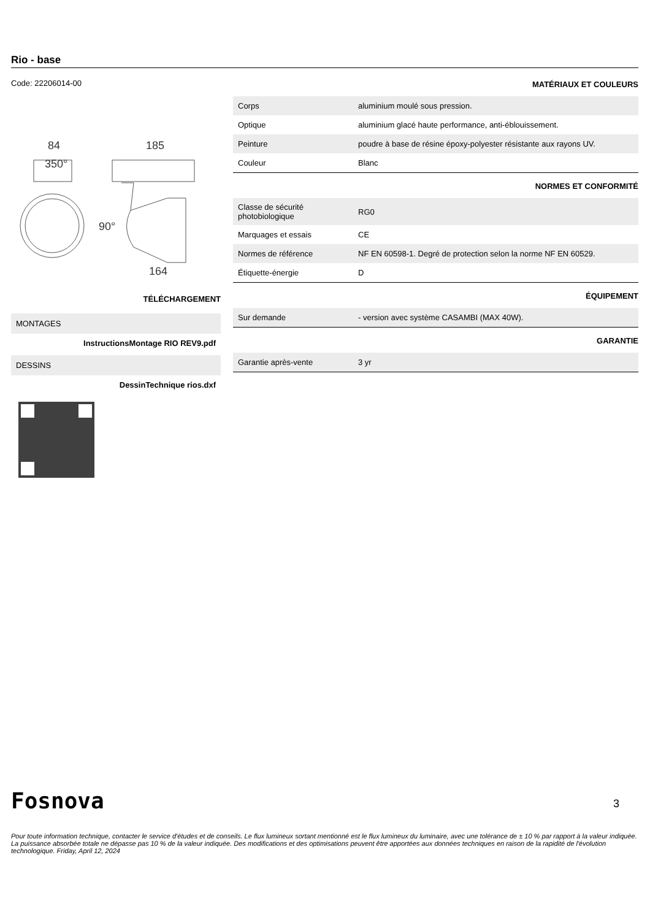Rio - base
Code: 22206014-00
84
185
350°
90°
164
TÉLÉCHARGEMENT
MONTAGES
InstructionsMontage RIO REV9.pdf
DESSINS
DessinTechnique rios.dxf
MATÉRIAUX ET COULEURS
| Corps | aluminium moulé sous pression. |
| Optique | aluminium glacé haute performance, anti-éblouissement. |
| Peinture | poudre à base de résine époxy-polyester résistante aux rayons UV. |
| Couleur | Blanc |
NORMES ET CONFORMITÉ
| Classe de sécurité photobiologique | RG0 |
| Marquages et essais | CE |
| Normes de référence | NF EN 60598-1. Degré de protection selon la norme NF EN 60529. |
| Étiquette-énergie | D |
ÉQUIPEMENT
| Sur demande | - version avec système CASAMBI (MAX 40W). |
GARANTIE
| Garantie après-vente | 3 yr |
Fosnova 3
Pour toute information technique, contacter le service d'études et de conseils. Le flux lumineux sortant mentionné est le flux lumineux du luminaire, avec une tolérance de ± 10 % par rapport à la valeur indiquée. La puissance absorbée totale ne dépasse pas 10 % de la valeur indiquée. Des modifications et des optimisations peuvent être apportées aux données techniques en raison de la rapidité de l'évolution technologique. Friday, April 12, 2024